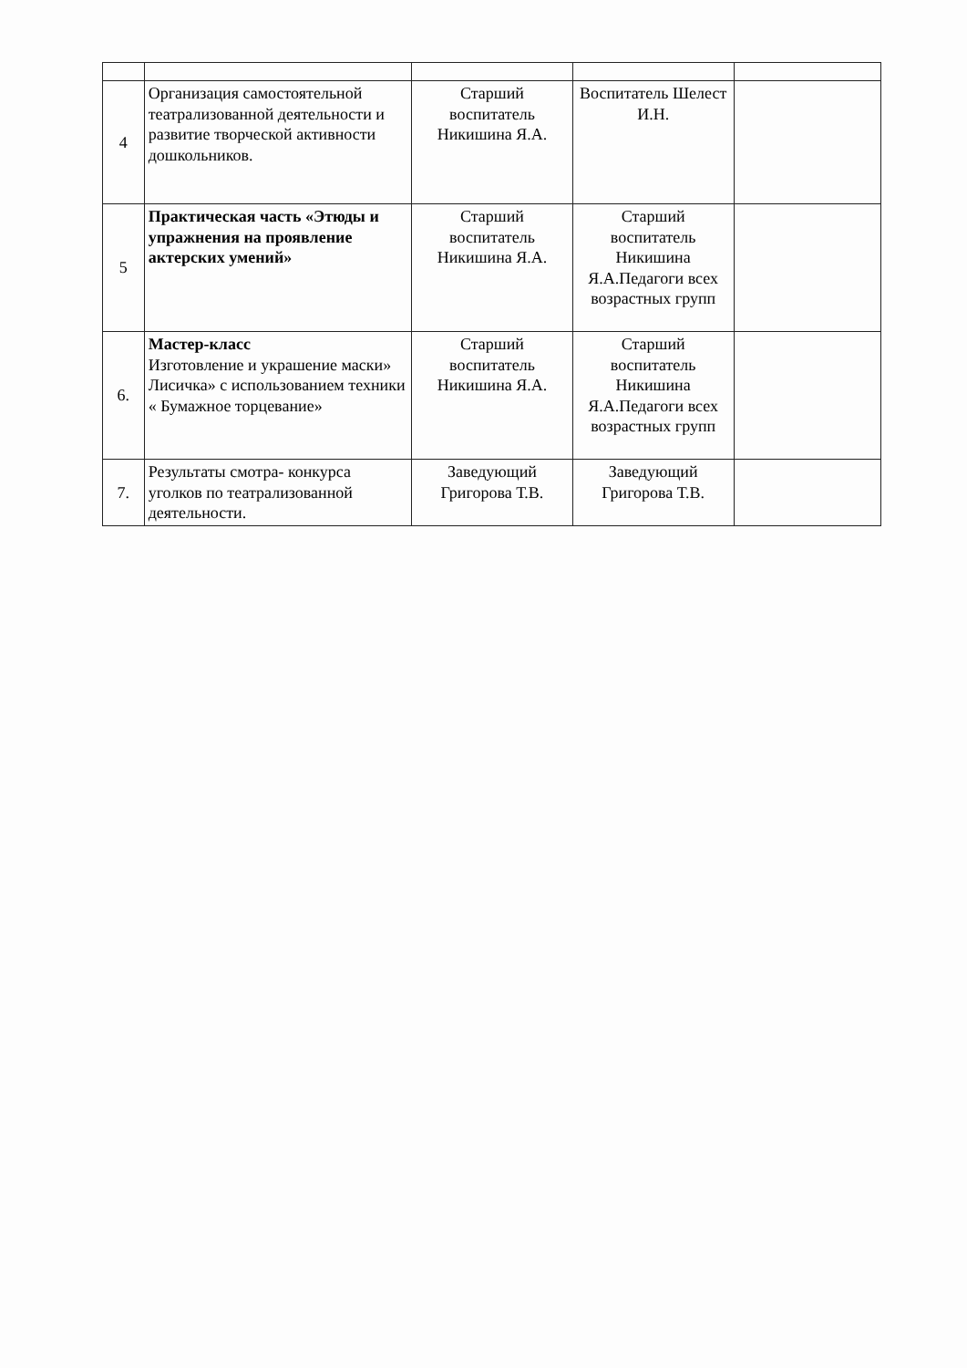| 4 | Организация самостоятельной театрализованной деятельности и развитие творческой активности дошкольников. | Старший воспитатель Никишина Я.А. | Воспитатель Шелест И.Н. | |
| 5 | Практическая часть «Этюды и упражнения на проявление актерских умений» | Старший воспитатель Никишина Я.А. | Старший воспитатель Никишина Я.А.Педагоги всех возрастных групп | |
| 6. | Мастер-класс Изготовление и украшение маски» Лисичка» с использованием техники « Бумажное торцевание» | Старший воспитатель Никишина Я.А. | Старший воспитатель Никишина Я.А.Педагоги всех возрастных групп | |
| 7. | Результаты смотра- конкурса уголков по театрализованной деятельности. | Заведующий Григорова Т.В. | Заведующий Григорова Т.В. | |